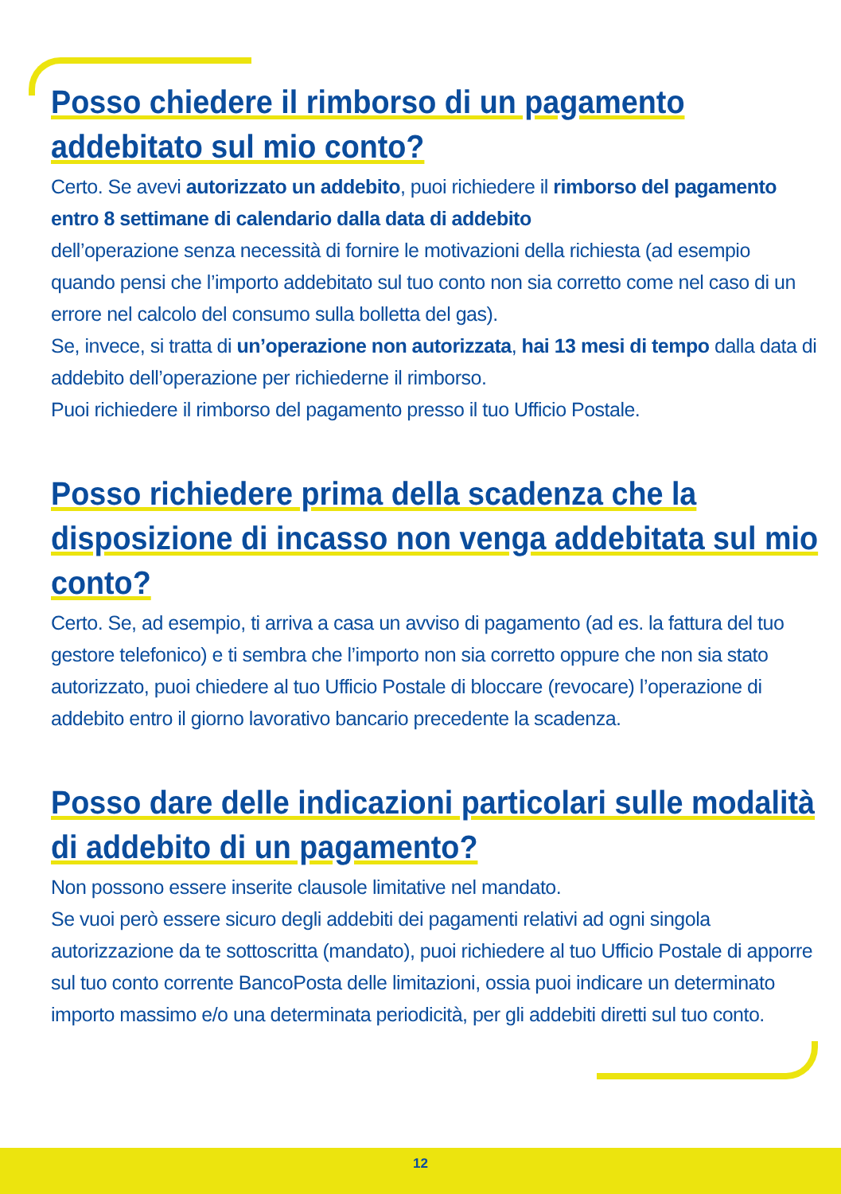Posso chiedere il rimborso di un pagamento addebitato sul mio conto?
Certo. Se avevi autorizzato un addebito, puoi richiedere il rimborso del pagamento entro 8 settimane di calendario dalla data di addebito
dell’operazione senza necessità di fornire le motivazioni della richiesta (ad esempio quando pensi che l’importo addebitato sul tuo conto non sia corretto come nel caso di un errore nel calcolo del consumo sulla bolletta del gas).
Se, invece, si tratta di un’operazione non autorizzata, hai 13 mesi di tempo dalla data di addebito dell’operazione per richiederne il rimborso.
Puoi richiedere il rimborso del pagamento presso il tuo Ufficio Postale.
Posso richiedere prima della scadenza che la disposizione di incasso non venga addebitata sul mio conto?
Certo. Se, ad esempio, ti arriva a casa un avviso di pagamento (ad es. la fattura del tuo gestore telefonico) e ti sembra che l’importo non sia corretto oppure che non sia stato autorizzato, puoi chiedere al tuo Ufficio Postale di bloccare (revocare) l’operazione di addebito entro il giorno lavorativo bancario precedente la scadenza.
Posso dare delle indicazioni particolari sulle modalità di addebito di un pagamento?
Non possono essere inserite clausole limitative nel mandato.
Se vuoi però essere sicuro degli addebiti dei pagamenti relativi ad ogni singola autorizzazione da te sottoscritta (mandato), puoi richiedere al tuo Ufficio Postale di apporre sul tuo conto corrente BancoPosta delle limitazioni, ossia puoi indicare un determinato importo massimo e/o una determinata periodicità, per gli addebiti diretti sul tuo conto.
12